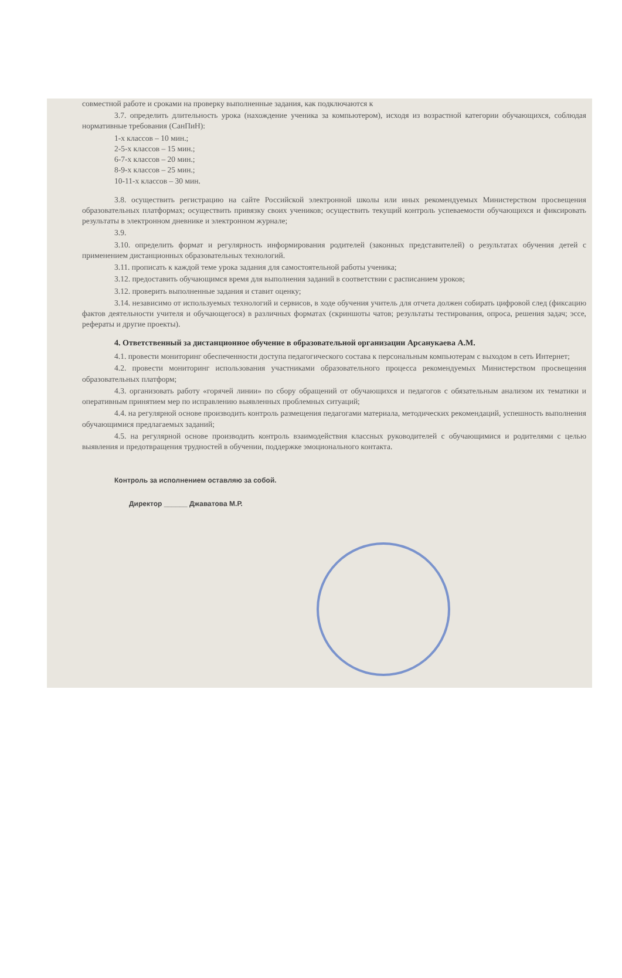совместной работе и сроками на проверку выполненные задания, как подключаются к
3.7. определить длительность урока (нахождение ученика за компьютером), исходя из возрастной категории обучающихся, соблюдая нормативные требования (СанПиН):
1-х классов – 10 мин.;
2-5-х классов – 15 мин.;
6-7-х классов – 20 мин.;
8-9-х классов – 25 мин.;
10-11-х классов – 30 мин.
3.8. осуществить регистрацию на сайте Российской электронной школы или иных рекомендуемых Министерством просвещения образовательных платформах; осуществить привязку своих учеников; осуществить текущий контроль успеваемости обучающихся и фиксировать результаты в электронном дневнике и электронном журнале;
3.9.
3.10. определить формат и регулярность информирования родителей (законных представителей) о результатах обучения детей с применением дистанционных образовательных технологий.
3.11. прописать к каждой теме урока задания для самостоятельной работы ученика;
3.12. предоставить обучающимся время для выполнения заданий в соответствии с расписанием уроков;
3.12. проверить выполненные задания и ставит оценку;
3.14. независимо от используемых технологий и сервисов, в ходе обучения учитель для отчета должен собирать цифровой след (фиксацию фактов деятельности учителя и обучающегося) в различных форматах (скриншоты чатов; результаты тестирования, опроса, решения задач; эссе, рефераты и другие проекты).
4. Ответственный за дистанционное обучение в образовательной организации Арсанукаева А.М.
4.1. провести мониторинг обеспеченности доступа педагогического состава к персональным компьютерам с выходом в сеть Интернет;
4.2. провести мониторинг использования участниками образовательного процесса рекомендуемых Министерством просвещения образовательных платформ;
4.3. организовать работу «горячей линии» по сбору обращений от обучающихся и педагогов с обязательным анализом их тематики и оперативным принятием мер по исправлению выявленных проблемных ситуаций;
4.4. на регулярной основе производить контроль размещения педагогами материала, методических рекомендаций, успешность выполнения обучающимися предлагаемых заданий;
4.5. на регулярной основе производить контроль взаимодействия классных руководителей с обучающимися и родителями с целью выявления и предотвращения трудностей в обучении, поддержке эмоционального контакта.
Контроль за исполнением оставляю за собой.
Директор ______ Джаватова М.Р.